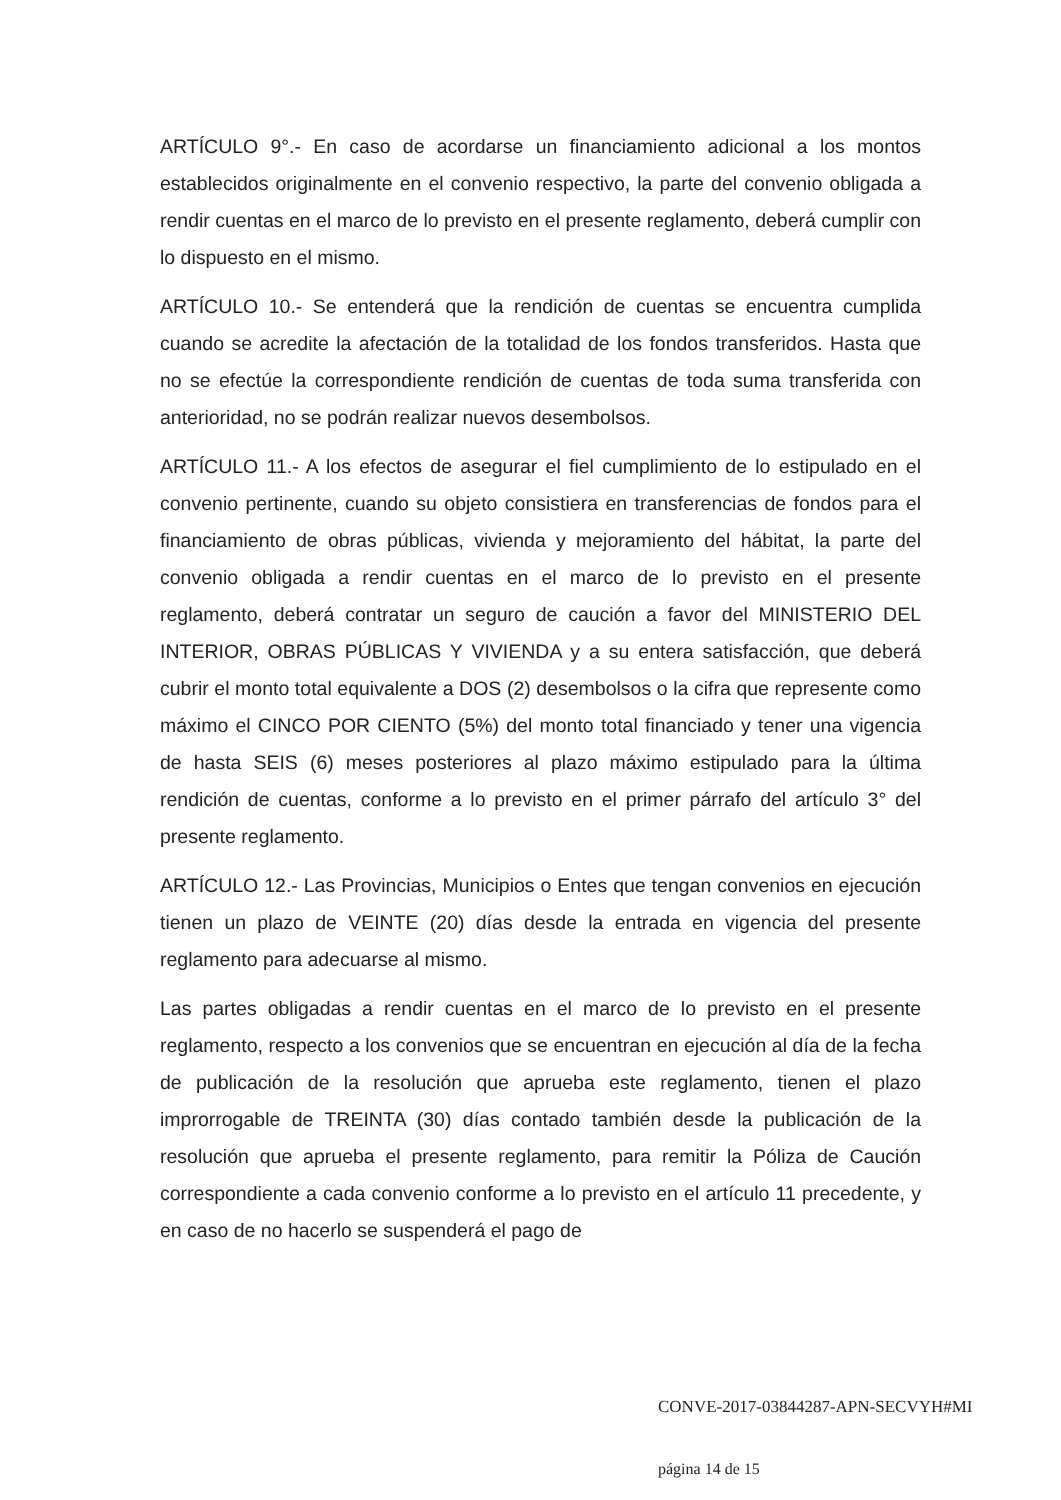ARTÍCULO 9°.- En caso de acordarse un financiamiento adicional a los montos establecidos originalmente en el convenio respectivo, la parte del convenio obligada a rendir cuentas en el marco de lo previsto en el presente reglamento, deberá cumplir con lo dispuesto en el mismo.
ARTÍCULO 10.- Se entenderá que la rendición de cuentas se encuentra cumplida cuando se acredite la afectación de la totalidad de los fondos transferidos. Hasta que no se efectúe la correspondiente rendición de cuentas de toda suma transferida con anterioridad, no se podrán realizar nuevos desembolsos.
ARTÍCULO 11.- A los efectos de asegurar el fiel cumplimiento de lo estipulado en el convenio pertinente, cuando su objeto consistiera en transferencias de fondos para el financiamiento de obras públicas, vivienda y mejoramiento del hábitat, la parte del convenio obligada a rendir cuentas en el marco de lo previsto en el presente reglamento, deberá contratar un seguro de caución a favor del MINISTERIO DEL INTERIOR, OBRAS PÚBLICAS Y VIVIENDA y a su entera satisfacción, que deberá cubrir el monto total equivalente a DOS (2) desembolsos o la cifra que represente como máximo el CINCO POR CIENTO (5%) del monto total financiado y tener una vigencia de hasta SEIS (6) meses posteriores al plazo máximo estipulado para la última rendición de cuentas, conforme a lo previsto en el primer párrafo del artículo 3° del presente reglamento.
ARTÍCULO 12.- Las Provincias, Municipios o Entes que tengan convenios en ejecución tienen un plazo de VEINTE (20) días desde la entrada en vigencia del presente reglamento para adecuarse al mismo.
Las partes obligadas a rendir cuentas en el marco de lo previsto en el presente reglamento, respecto a los convenios que se encuentran en ejecución al día de la fecha de publicación de la resolución que aprueba este reglamento, tienen el plazo improrrogable de TREINTA (30) días contado también desde la publicación de la resolución que aprueba el presente reglamento, para remitir la Póliza de Caución correspondiente a cada convenio conforme a lo previsto en el artículo 11 precedente, y en caso de no hacerlo se suspenderá el pago de
CONVE-2017-03844287-APN-SECVYH#MI
página 14 de 15